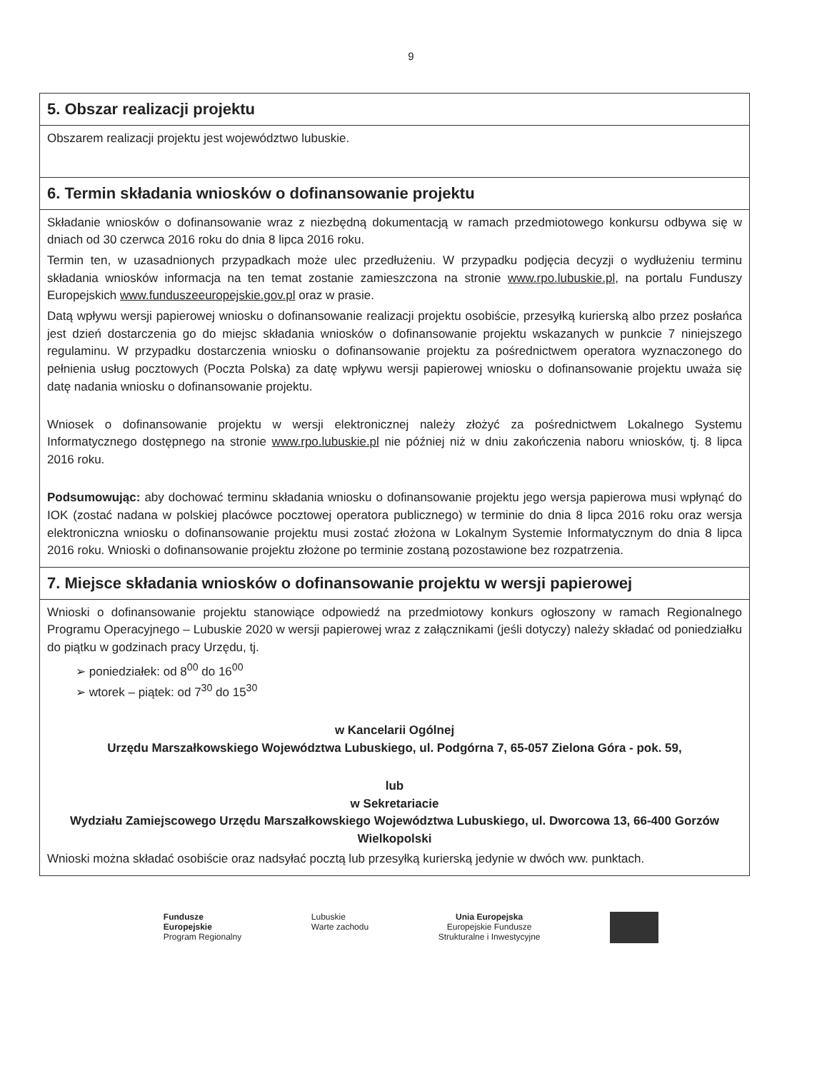9
| 5. Obszar realizacji projektu |
| Obszarem realizacji projektu jest województwo lubuskie. |
| 6. Termin składania wniosków o dofinansowanie projektu |
| Składanie wniosków o dofinansowanie wraz z niezbędną dokumentacją w ramach przedmiotowego konkursu odbywa się w dniach od 30 czerwca 2016 roku do dnia 8 lipca 2016 roku. Termin ten, w uzasadnionych przypadkach może ulec przedłużeniu. W przypadku podjęcia decyzji o wydłużeniu terminu składania wniosków informacja na ten temat zostanie zamieszczona na stronie www.rpo.lubuskie.pl , na portalu Funduszy Europejskich www.funduszeeuropejskie.gov.pl oraz w prasie. Datą wpływu wersji papierowej wniosku o dofinansowanie realizacji projektu osobiście, przesyłką kurierską albo przez posłańca jest dzień dostarczenia go do miejsc składania wniosków o dofinansowanie projektu wskazanych w punkcie 7 niniejszego regulaminu. W przypadku dostarczenia wniosku o dofinansowanie projektu za pośrednictwem operatora wyznaczonego do pełnienia usług pocztowych (Poczta Polska) za datę wpływu wersji papierowej wniosku o dofinansowanie projektu uważa się datę nadania wniosku o dofinansowanie projektu. Wniosek o dofinansowanie projektu w wersji elektronicznej należy złożyć za pośrednictwem Lokalnego Systemu Informatycznego dostępnego na stronie www.rpo.lubuskie.pl nie później niż w dniu zakończenia naboru wniosków, tj. 8 lipca 2016 roku. Podsumowując: aby dochować terminu składania wniosku o dofinansowanie projektu jego wersja papierowa musi wpłynąć do IOK (zostać nadana w polskiej placówce pocztowej operatora publicznego) w terminie do dnia 8 lipca 2016 roku oraz wersja elektroniczna wniosku o dofinansowanie projektu musi zostać złożona w Lokalnym Systemie Informatycznym do dnia 8 lipca 2016 roku. Wnioski o dofinansowanie projektu złożone po terminie zostaną pozostawione bez rozpatrzenia. |
| 7. Miejsce składania wniosków o dofinansowanie projektu w wersji papierowej |
| Wnioski o dofinansowanie projektu stanowiące odpowiedź na przedmiotowy konkurs ogłoszony w ramach Regionalnego Programu Operacyjnego – Lubuskie 2020 w wersji papierowej wraz z załącznikami (jeśli dotyczy) należy składać od poniedziałku do piątku w godzinach pracy Urzędu, tj. ➢ poniedziałek: od 8<sup>00</sup> do 16<sup>00</sup> ➢ wtorek – piątek: od 7<sup>30</sup> do 15<sup>30</sup> w Kancelarii Ogólnej Urzędu Marszałkowskiego Województwa Lubuskiego, ul. Podgórna 7, 65-057 Zielona Góra - pok. 59, lub w Sekretariacie Wydziału Zamiejscowego Urzędu Marszałkowskiego Województwa Lubuskiego, ul. Dworcowa 13, 66-400 Gorzów Wielkopolski Wnioski można składać osobiście oraz nadsyłać pocztą lub przesyłką kurierską jedynie w dwóch ww. punktach. |
Fundusze
Europejskie
Program Regionalny
Lubuskie
Warte zachodu
Unia Europejska
Europejskie Fundusze
Strukturalne i Inwestycyjne